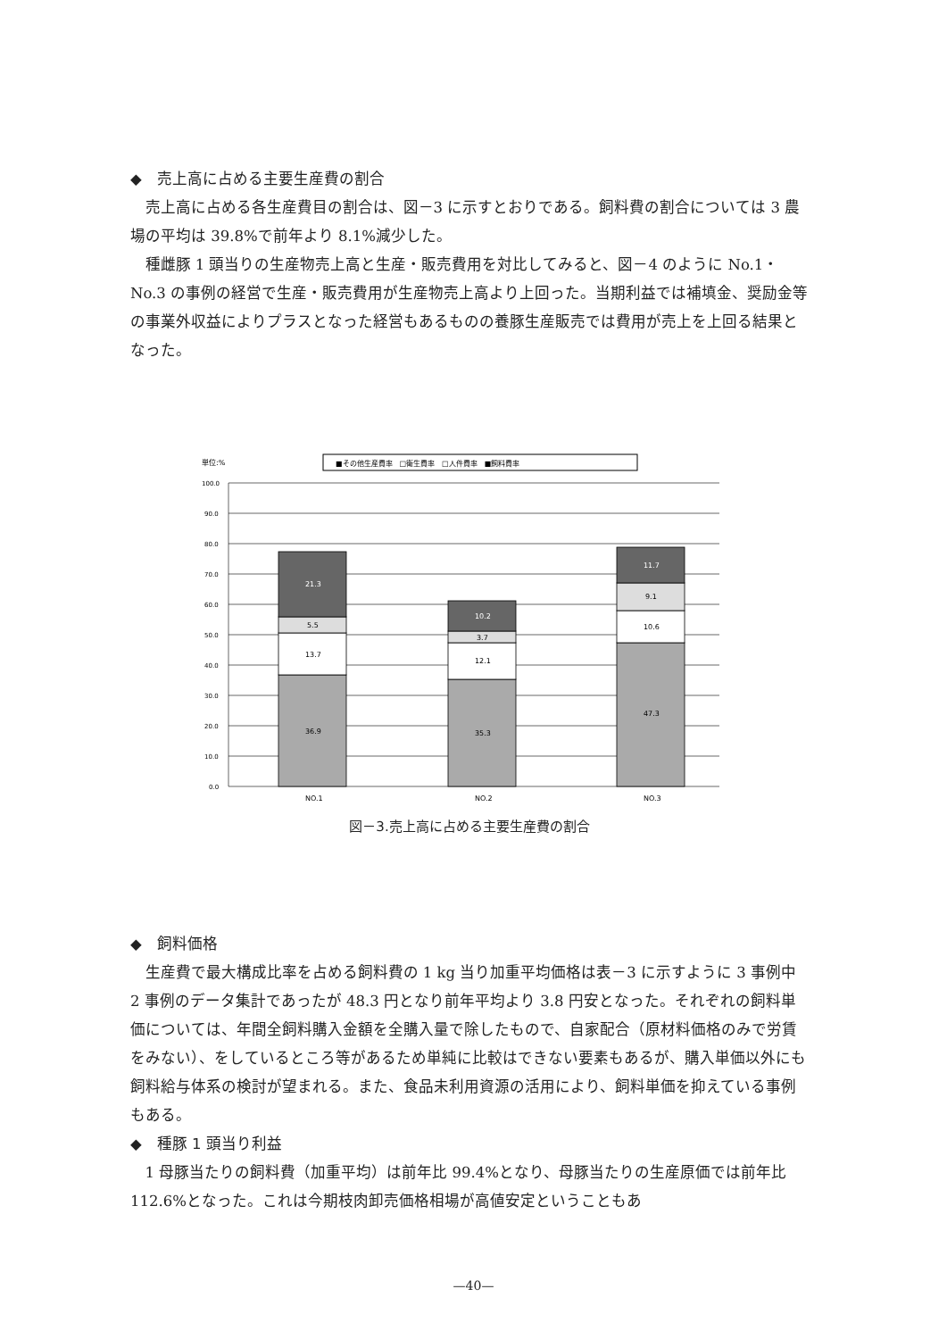◆　売上高に占める主要生産費の割合
売上高に占める各生産費目の割合は、図－3 に示すとおりである。飼料費の割合については 3 農場の平均は 39.8%で前年より 8.1%減少した。
種雌豚 1 頭当りの生産物売上高と生産・販売費用を対比してみると、図－4 のように No.1・No.3 の事例の経営で生産・販売費用が生産物売上高より上回った。当期利益では補填金、奨励金等の事業外収益によりプラスとなった経営もあるものの養豚生産販売では費用が売上を上回る結果となった。
単位:%
■その他生産費率　□衛生費率　□人件費率　■飼料費率
100.0
90.0
80.0
70.0
60.0
50.0
40.0
30.0
20.0
10.0
0.0
36.9
13.7
5.5
21.3
35.3
12.1
3.7
10.2
47.3
10.6
9.1
11.7
NO.1
NO.2
NO.3
図－3.売上高に占める主要生産費の割合
◆　飼料価格
生産費で最大構成比率を占める飼料費の 1 kg 当り加重平均価格は表－3 に示すように 3 事例中 2 事例のデータ集計であったが 48.3 円となり前年平均より 3.8 円安となった。それぞれの飼料単価については、年間全飼料購入金額を全購入量で除したもので、自家配合（原材料価格のみで労賃をみない）、をしているところ等があるため単純に比較はできない要素もあるが、購入単価以外にも飼料給与体系の検討が望まれる。また、食品未利用資源の活用により、飼料単価を抑えている事例もある。
◆　種豚 1 頭当り利益
1 母豚当たりの飼料費（加重平均）は前年比 99.4%となり、母豚当たりの生産原価では前年比 112.6%となった。これは今期枝肉卸売価格相場が高値安定ということもあ
—40—